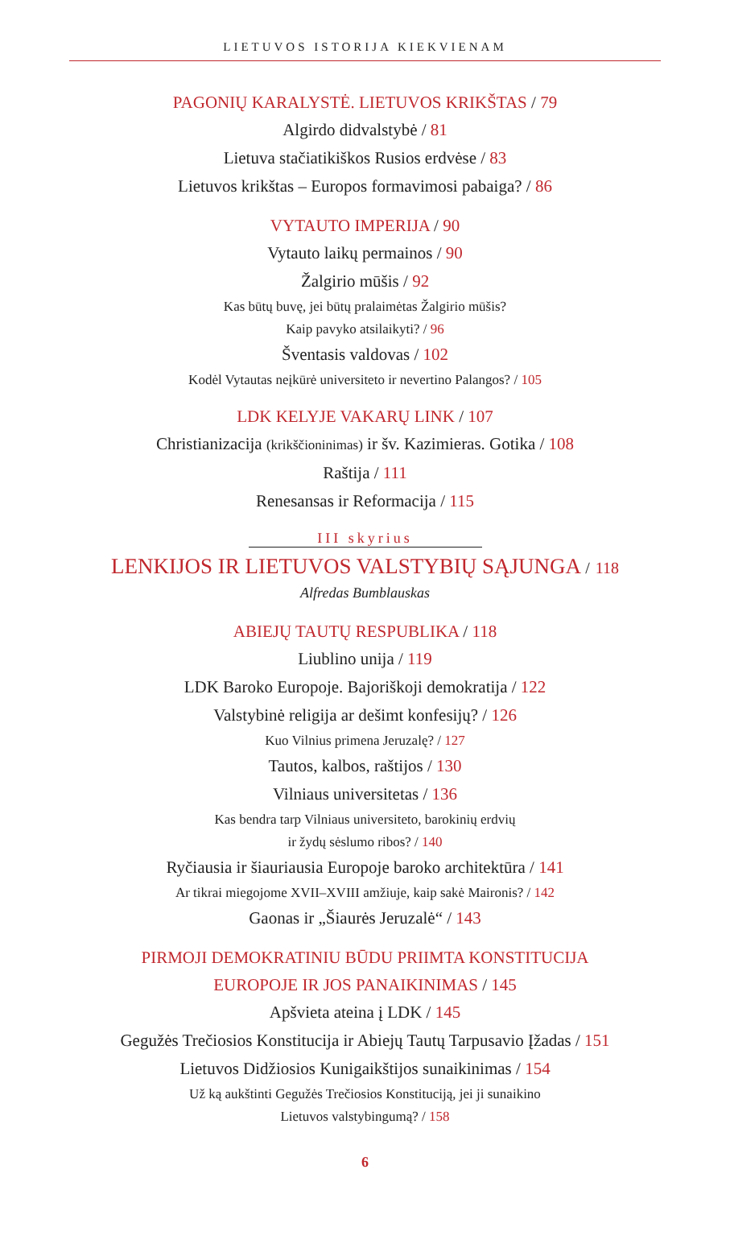LIETUVOS ISTORIJA KIEKVIENAM
PAGONIŲ KARALYSTĖ. LIETUVOS KRIKŠTAS / 79
Algirdo didvalstybė / 81
Lietuva stačiatikiškos Rusios erdvėse / 83
Lietuvos krikštas – Europos formavimosi pabaiga? / 86
VYTAUTO IMPERIJA / 90
Vytauto laikų permainos / 90
Žalgirio mūšis / 92
Kas būtų buvę, jei būtų pralaimėtas Žalgirio mūšis?
Kaip pavyko atsilaikyti? / 96
Šventasis valdovas / 102
Kodėl Vytautas neįkūrė universiteto ir nevertino Palangos? / 105
LDK KELYJE VAKARŲ LINK / 107
Christianizacija (krikščioninimas) ir šv. Kazimieras. Gotika / 108
Raštija / 111
Renesansas ir Reformacija / 115
III skyrius
LENKIJOS IR LIETUVOS VALSTYBIŲ SĄJUNGA / 118
Alfredas Bumblauskas
ABIEJŲ TAUTŲ RESPUBLIKA / 118
Liublino unija / 119
LDK Baroko Europoje. Bajoriškoji demokratija / 122
Valstybinė religija ar dešimt konfesijų? / 126
Kuo Vilnius primena Jeruzalę? / 127
Tautos, kalbos, raštijos / 130
Vilniaus universitetas / 136
Kas bendra tarp Vilniaus universiteto, barokinių erdvių
ir žydų sėslumo ribos? / 140
Ryčiausia ir šiauriausia Europoje baroko architektūra / 141
Ar tikrai miegojome XVII–XVIII amžiuje, kaip sakė Maironis? / 142
Gaonas ir „Šiaurės Jeruzalė“ / 143
PIRMOJI DEMOKRATINIU BŪDU PRIIMTA KONSTITUCIJA
EUROPOJE IR JOS PANAIKINIMAS / 145
Apšvieta ateina į LDK / 145
Gegužės Trečiosios Konstitucija ir Abiejų Tautų Tarpusavio Įžadas / 151
Lietuvos Didžiosios Kunigaikštijos sunaikinimas / 154
Už ką aukštinti Gegužės Trečiosios Konstituciją, jei ji sunaikino
Lietuvos valstybingumą? / 158
6